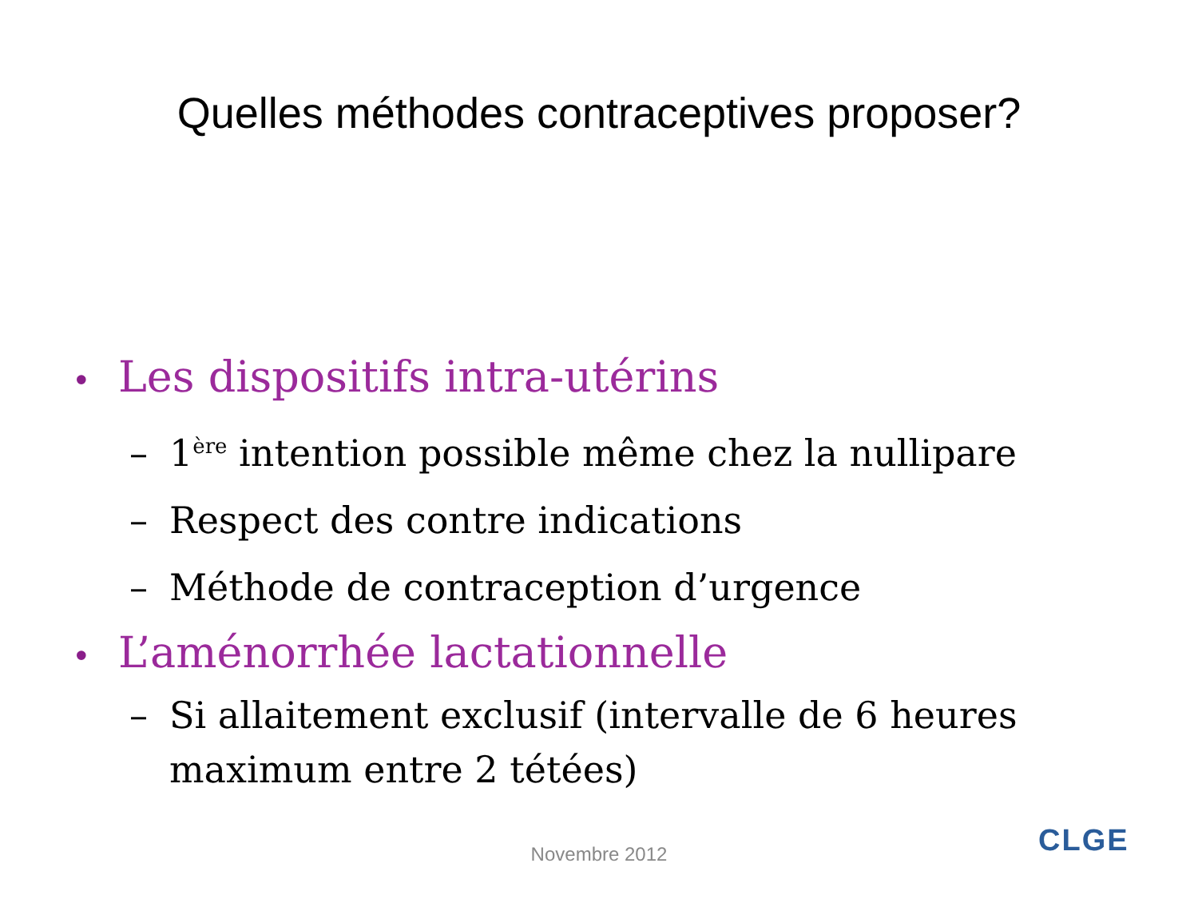Quelles méthodes contraceptives proposer?
• Les dispositifs intra-utérins
– 1<sup>ère</sup> intention possible même chez la nullipare
– Respect des contre indications
– Méthode de contraception d’urgence
• L’aménorrhée lactationnelle
– Si allaitement exclusif (intervalle de 6 heures maximum entre 2 tétées)
Novembre 2012 CLGE